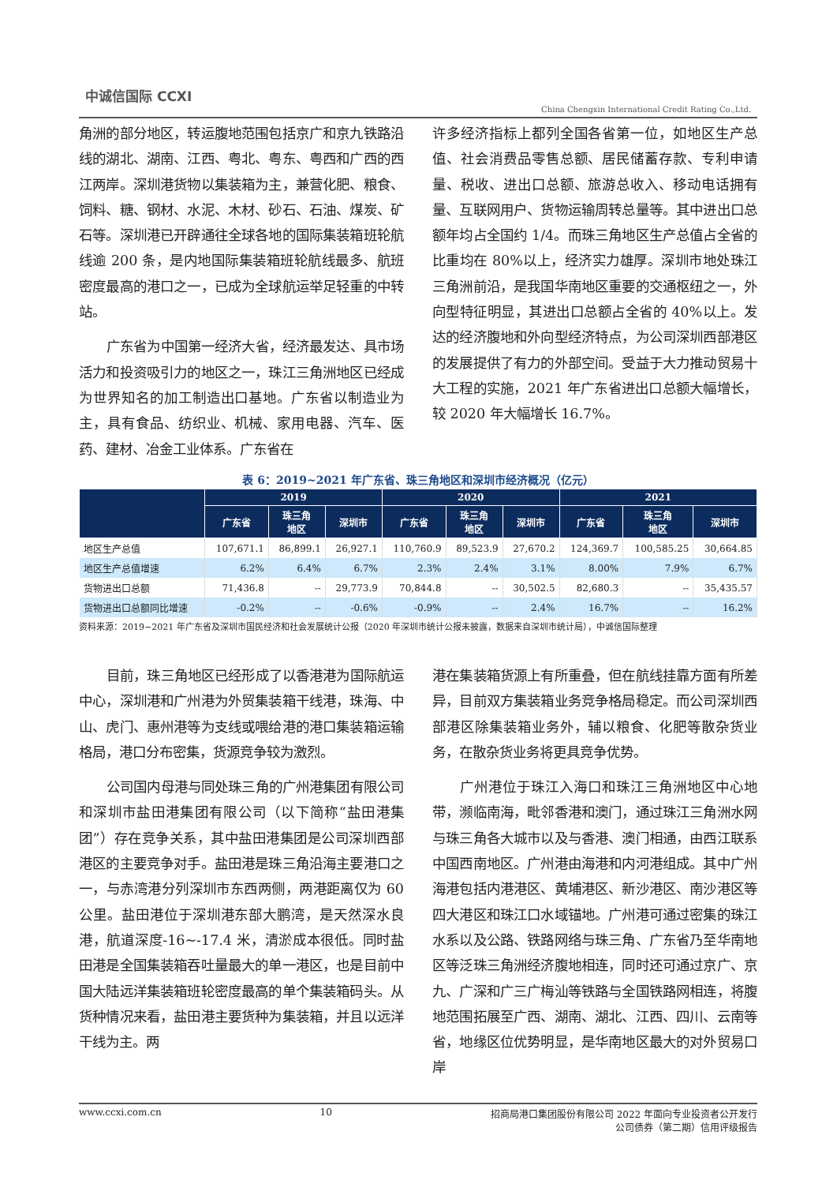中诚信国际 CCXI
China Chengxin International Credit Rating Co.,Ltd.
角洲的部分地区，转运腹地范围包括京广和京九铁路沿线的湖北、湖南、江西、粤北、粤东、粤西和广西的西江两岸。深圳港货物以集装箱为主，兼营化肥、粮食、饲料、糖、钢材、水泥、木材、砂石、石油、煤炭、矿石等。深圳港已开辟通往全球各地的国际集装箱班轮航线逾 200 条，是内地国际集装箱班轮航线最多、航班密度最高的港口之一，已成为全球航运举足轻重的中转站。
广东省为中国第一经济大省，经济最发达、具市场活力和投资吸引力的地区之一，珠江三角洲地区已经成为世界知名的加工制造出口基地。广东省以制造业为主，具有食品、纺织业、机械、家用电器、汽车、医药、建材、冶金工业体系。广东省在
许多经济指标上都列全国各省第一位，如地区生产总值、社会消费品零售总额、居民储蓄存款、专利申请量、税收、进出口总额、旅游总收入、移动电话拥有量、互联网用户、货物运输周转总量等。其中进出口总额年均占全国约 1/4。而珠三角地区生产总值占全省的比重均在 80%以上，经济实力雄厚。深圳市地处珠江三角洲前沿，是我国华南地区重要的交通枢纽之一，外向型特征明显，其进出口总额占全省的 40%以上。发达的经济腹地和外向型经济特点，为公司深圳西部港区的发展提供了有力的外部空间。受益于大力推动贸易十大工程的实施，2021 年广东省进出口总额大幅增长，较 2020 年大幅增长 16.7%。
表 6：2019~2021 年广东省、珠三角地区和深圳市经济概况（亿元）
| | 2019 | | | 2020 | | | 2021 | | |
| --- | --- | --- | --- | --- | --- | --- | --- | --- | --- |
| | 广东省 | 珠三角 地区 | 深圳市 | 广东省 | 珠三角 地区 | 深圳市 | 广东省 | 珠三角 地区 | 深圳市 |
| 地区生产总值 | 107,671.1 | 86,899.1 | 26,927.1 | 110,760.9 | 89,523.9 | 27,670.2 | 124,369.7 | 100,585.25 | 30,664.85 |
| 地区生产总值增速 | 6.2% | 6.4% | 6.7% | 2.3% | 2.4% | 3.1% | 8.00% | 7.9% | 6.7% |
| 货物进出口总额 | 71,436.8 | -- | 29,773.9 | 70,844.8 | -- | 30,502.5 | 82,680.3 | -- | 35,435.57 |
| 货物进出口总额同比增速 | -0.2% | -- | -0.6% | -0.9% | -- | 2.4% | 16.7% | -- | 16.2% |
资料来源：2019~2021 年广东省及深圳市国民经济和社会发展统计公报（2020 年深圳市统计公报未披露，数据来自深圳市统计局），中诚信国际整理
目前，珠三角地区已经形成了以香港港为国际航运中心，深圳港和广州港为外贸集装箱干线港，珠海、中山、虎门、惠州港等为支线或喂给港的港口集装箱运输格局，港口分布密集，货源竞争较为激烈。
公司国内母港与同处珠三角的广州港集团有限公司和深圳市盐田港集团有限公司（以下简称“盐田港集团”）存在竞争关系，其中盐田港集团是公司深圳西部港区的主要竞争对手。盐田港是珠三角沿海主要港口之一，与赤湾港分列深圳市东西两侧，两港距离仅为 60 公里。盐田港位于深圳港东部大鹏湾，是天然深水良港，航道深度-16~-17.4 米，清淤成本很低。同时盐田港是全国集装箱吞吐量最大的单一港区，也是目前中国大陆远洋集装箱班轮密度最高的单个集装箱码头。从货种情况来看，盐田港主要货种为集装箱，并且以远洋干线为主。两
港在集装箱货源上有所重叠，但在航线挂靠方面有所差异，目前双方集装箱业务竞争格局稳定。而公司深圳西部港区除集装箱业务外，辅以粮食、化肥等散杂货业务，在散杂货业务将更具竞争优势。
广州港位于珠江入海口和珠江三角洲地区中心地带，濒临南海，毗邻香港和澳门，通过珠江三角洲水网与珠三角各大城市以及与香港、澳门相通，由西江联系中国西南地区。广州港由海港和内河港组成。其中广州海港包括内港港区、黄埔港区、新沙港区、南沙港区等四大港区和珠江口水域锚地。广州港可通过密集的珠江水系以及公路、铁路网络与珠三角、广东省乃至华南地区等泛珠三角洲经济腹地相连，同时还可通过京广、京九、广深和广三广梅汕等铁路与全国铁路网相连，将腹地范围拓展至广西、湖南、湖北、江西、四川、云南等省，地缘区位优势明显，是华南地区最大的对外贸易口岸
www.ccxi.com.cn 10 招商局港口集团股份有限公司 2022 年面向专业投资者公开发行
公司债券（第二期）信用评级报告